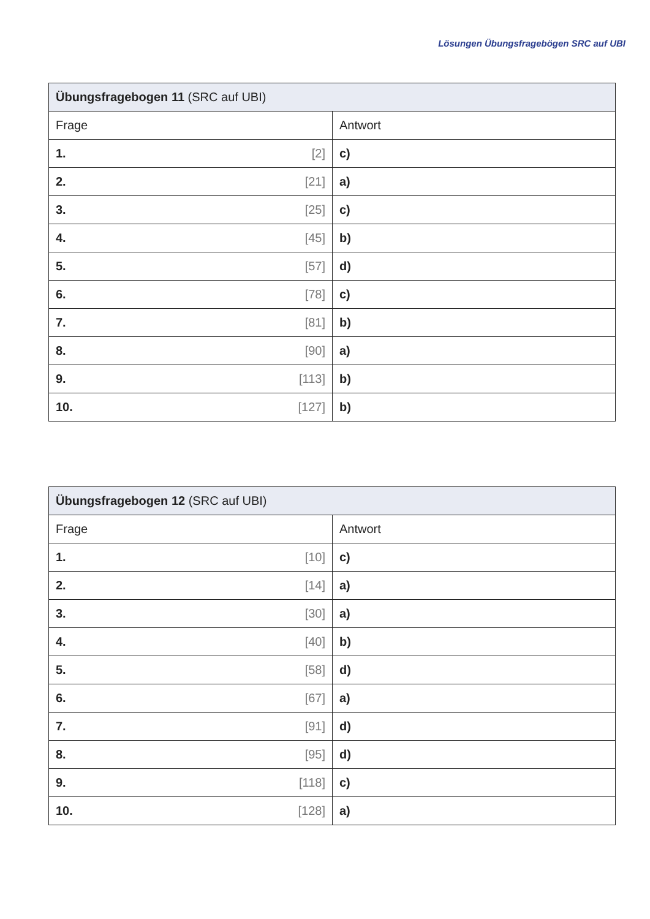Lösungen Übungsfragebögen SRC auf UBI
| Übungsfragebogen 11 (SRC auf UBI) | |
| --- | --- |
| Frage | Antwort |
| 1. [2] | c) |
| 2. [21] | a) |
| 3. [25] | c) |
| 4. [45] | b) |
| 5. [57] | d) |
| 6. [78] | c) |
| 7. [81] | b) |
| 8. [90] | a) |
| 9. [113] | b) |
| 10. [127] | b) |
| Übungsfragebogen 12 (SRC auf UBI) | |
| --- | --- |
| Frage | Antwort |
| 1. [10] | c) |
| 2. [14] | a) |
| 3. [30] | a) |
| 4. [40] | b) |
| 5. [58] | d) |
| 6. [67] | a) |
| 7. [91] | d) |
| 8. [95] | d) |
| 9. [118] | c) |
| 10. [128] | a) |